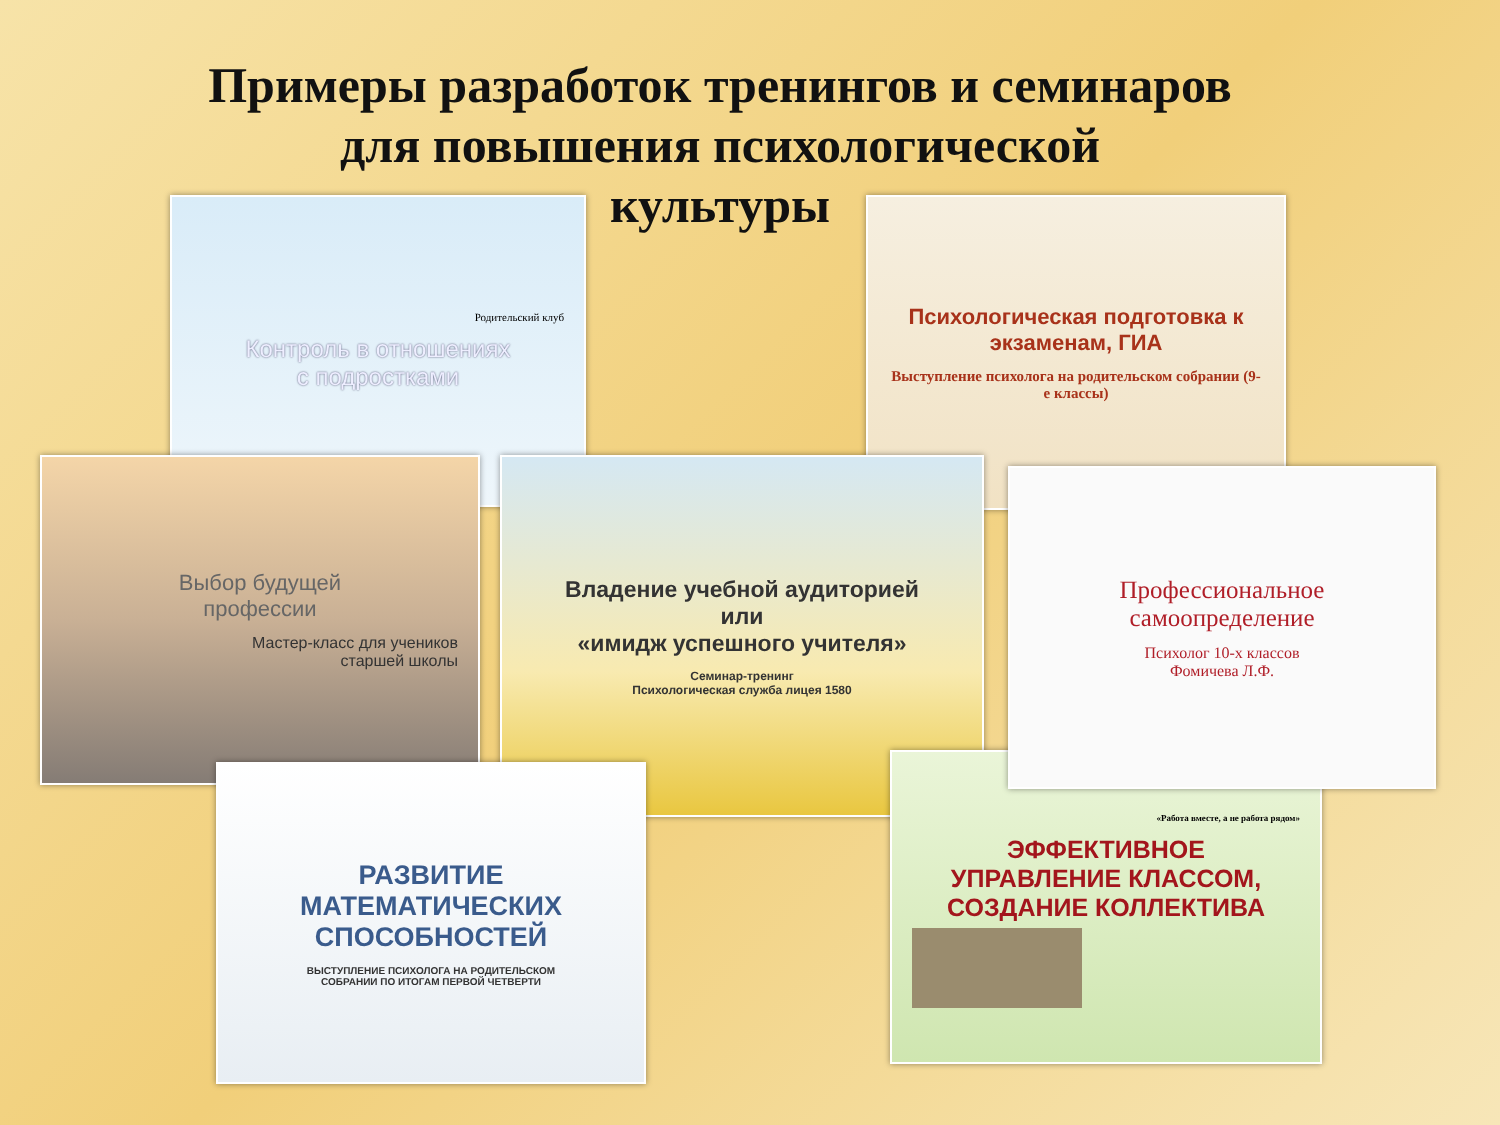Примеры разработок тренингов и семинаров
для повышения психологической
культуры
Родительский клуб
Контроль в отношениях
с подростками
Психологическая подготовка к экзаменам, ГИА
Выступление психолога на родительском собрании (9-е классы)
Владение учебной аудиторией
или
«имидж успешного учителя»
Семинар-тренинг
Психологическая служба лицея 1580
Выбор будущей
профессии
Мастер-класс для учеников
старшей школы
Профессиональное
самоопределение
Психолог 10-х классов
Фомичева Л.Ф.
РАЗВИТИЕ
МАТЕМАТИЧЕСКИХ
СПОСОБНОСТЕЙ
ВЫСТУПЛЕНИЕ ПСИХОЛОГА НА РОДИТЕЛЬСКОМ
СОБРАНИИ ПО ИТОГАМ ПЕРВОЙ ЧЕТВЕРТИ
«Работа вместе, а не работа рядом»
ЭФФЕКТИВНОЕ
УПРАВЛЕНИЕ КЛАССОМ,
СОЗДАНИЕ КОЛЛЕКТИВА